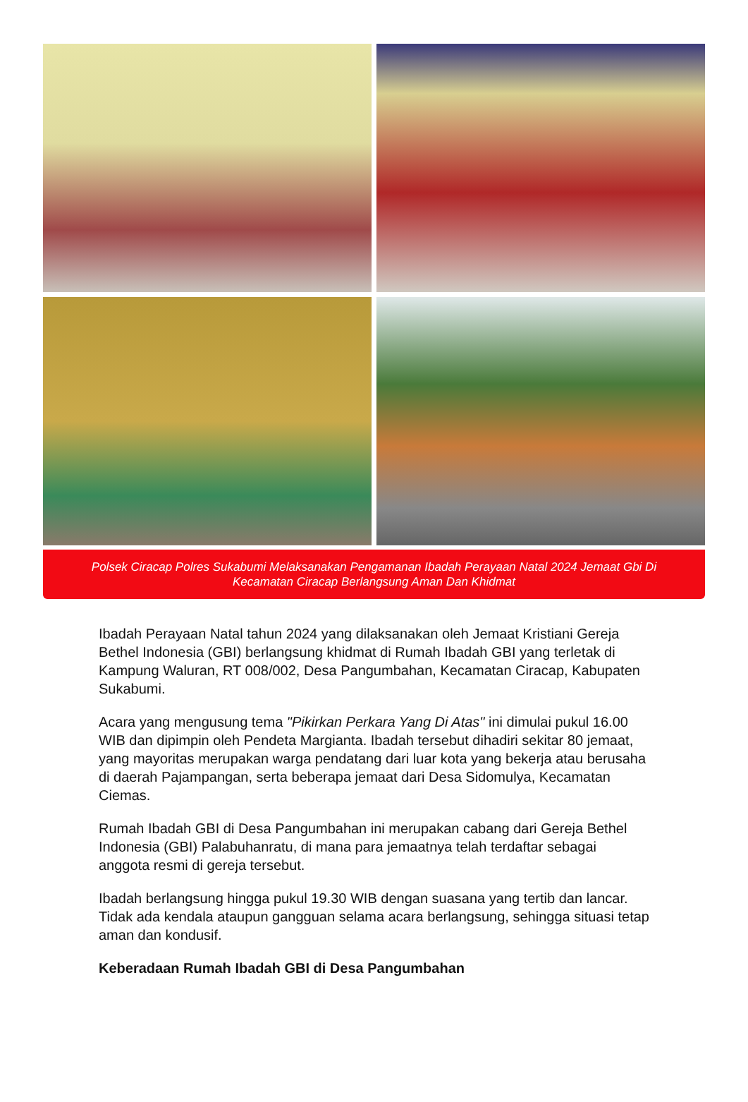Polsek Ciracap Polres Sukabumi Melaksanakan Pengamanan Ibadah Perayaan Natal 2024 Jemaat Gbi Di Kecamatan Ciracap Berlangsung Aman Dan Khidmat
Ibadah Perayaan Natal tahun 2024 yang dilaksanakan oleh Jemaat Kristiani Gereja Bethel Indonesia (GBI) berlangsung khidmat di Rumah Ibadah GBI yang terletak di Kampung Waluran, RT 008/002, Desa Pangumbahan, Kecamatan Ciracap, Kabupaten Sukabumi.
Acara yang mengusung tema "Pikirkan Perkara Yang Di Atas" ini dimulai pukul 16.00 WIB dan dipimpin oleh Pendeta Margianta. Ibadah tersebut dihadiri sekitar 80 jemaat, yang mayoritas merupakan warga pendatang dari luar kota yang bekerja atau berusaha di daerah Pajampangan, serta beberapa jemaat dari Desa Sidomulya, Kecamatan Ciemas.
Rumah Ibadah GBI di Desa Pangumbahan ini merupakan cabang dari Gereja Bethel Indonesia (GBI) Palabuhanratu, di mana para jemaatnya telah terdaftar sebagai anggota resmi di gereja tersebut.
Ibadah berlangsung hingga pukul 19.30 WIB dengan suasana yang tertib dan lancar. Tidak ada kendala ataupun gangguan selama acara berlangsung, sehingga situasi tetap aman dan kondusif.
Keberadaan Rumah Ibadah GBI di Desa Pangumbahan